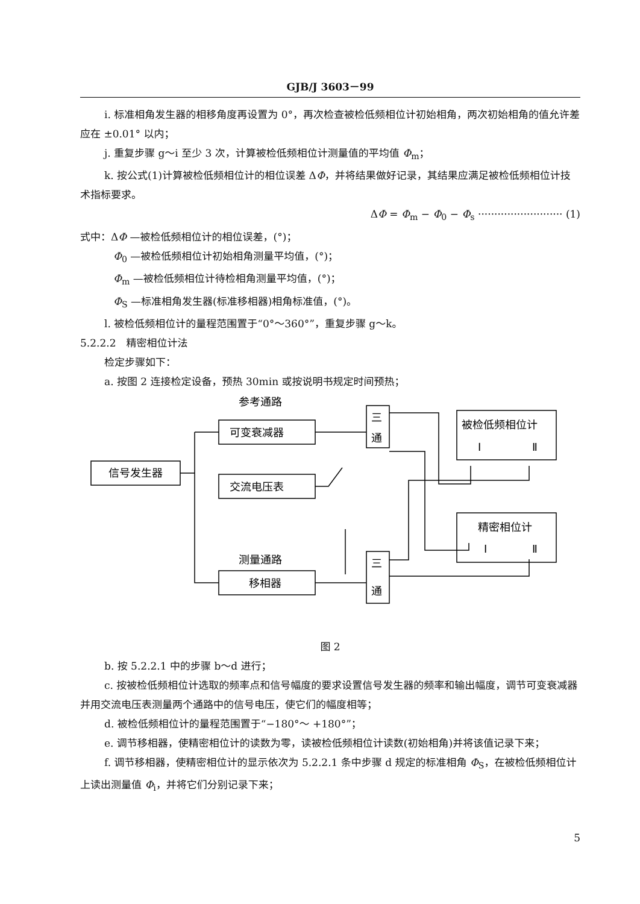GJB/J 3603－99
i. 标准相角发生器的相移角度再设置为 0°，再次检查被检低频相位计初始相角，两次初始相角的值允许差应在 ±0.01° 以内；
j. 重复步骤 g～i 至少 3 次，计算被检低频相位计测量值的平均值 Φ<sub>m</sub>；
k. 按公式(1)计算被检低频相位计的相位误差 ΔΦ，并将结果做好记录，其结果应满足被检低频相位计技术指标要求。
ΔΦ = Φ<sub>m</sub> − Φ<sub>0</sub> − Φ<sub>s</sub> ·························· (1)
式中：ΔΦ —被检低频相位计的相位误差，(°)；
Φ<sub>0</sub> —被检低频相位计初始相角测量平均值，(°)；
Φ<sub>m</sub> —被检低频相位计待检相角测量平均值，(°)；
Φ<sub>S</sub> —标准相角发生器(标准移相器)相角标准值，(°)。
l. 被检低频相位计的量程范围置于“0°～360°”，重复步骤 g～k。
5.2.2.2　精密相位计法
检定步骤如下：
a. 按图 2 连接检定设备，预热 30min 或按说明书规定时间预热；
参考通路
信号发生器
可变衰减器
交流电压表
测量通路
移相器
三
通
三
通
被检低频相位计
Ⅰ
Ⅱ
精密相位计
Ⅰ
Ⅱ
图 2
b. 按 5.2.2.1 中的步骤 b～d 进行；
c. 按被检低频相位计选取的频率点和信号幅度的要求设置信号发生器的频率和输出幅度，调节可变衰减器并用交流电压表测量两个通路中的信号电压，使它们的幅度相等；
d. 被检低频相位计的量程范围置于“−180°～ +180°”；
e. 调节移相器，使精密相位计的读数为零，读被检低频相位计读数(初始相角)并将该值记录下来；
f. 调节移相器，使精密相位计的显示依次为 5.2.2.1 条中步骤 d 规定的标准相角 Φ<sub>S</sub>，在被检低频相位计上读出测量值 Φ<sub>i</sub>，并将它们分别记录下来；
5